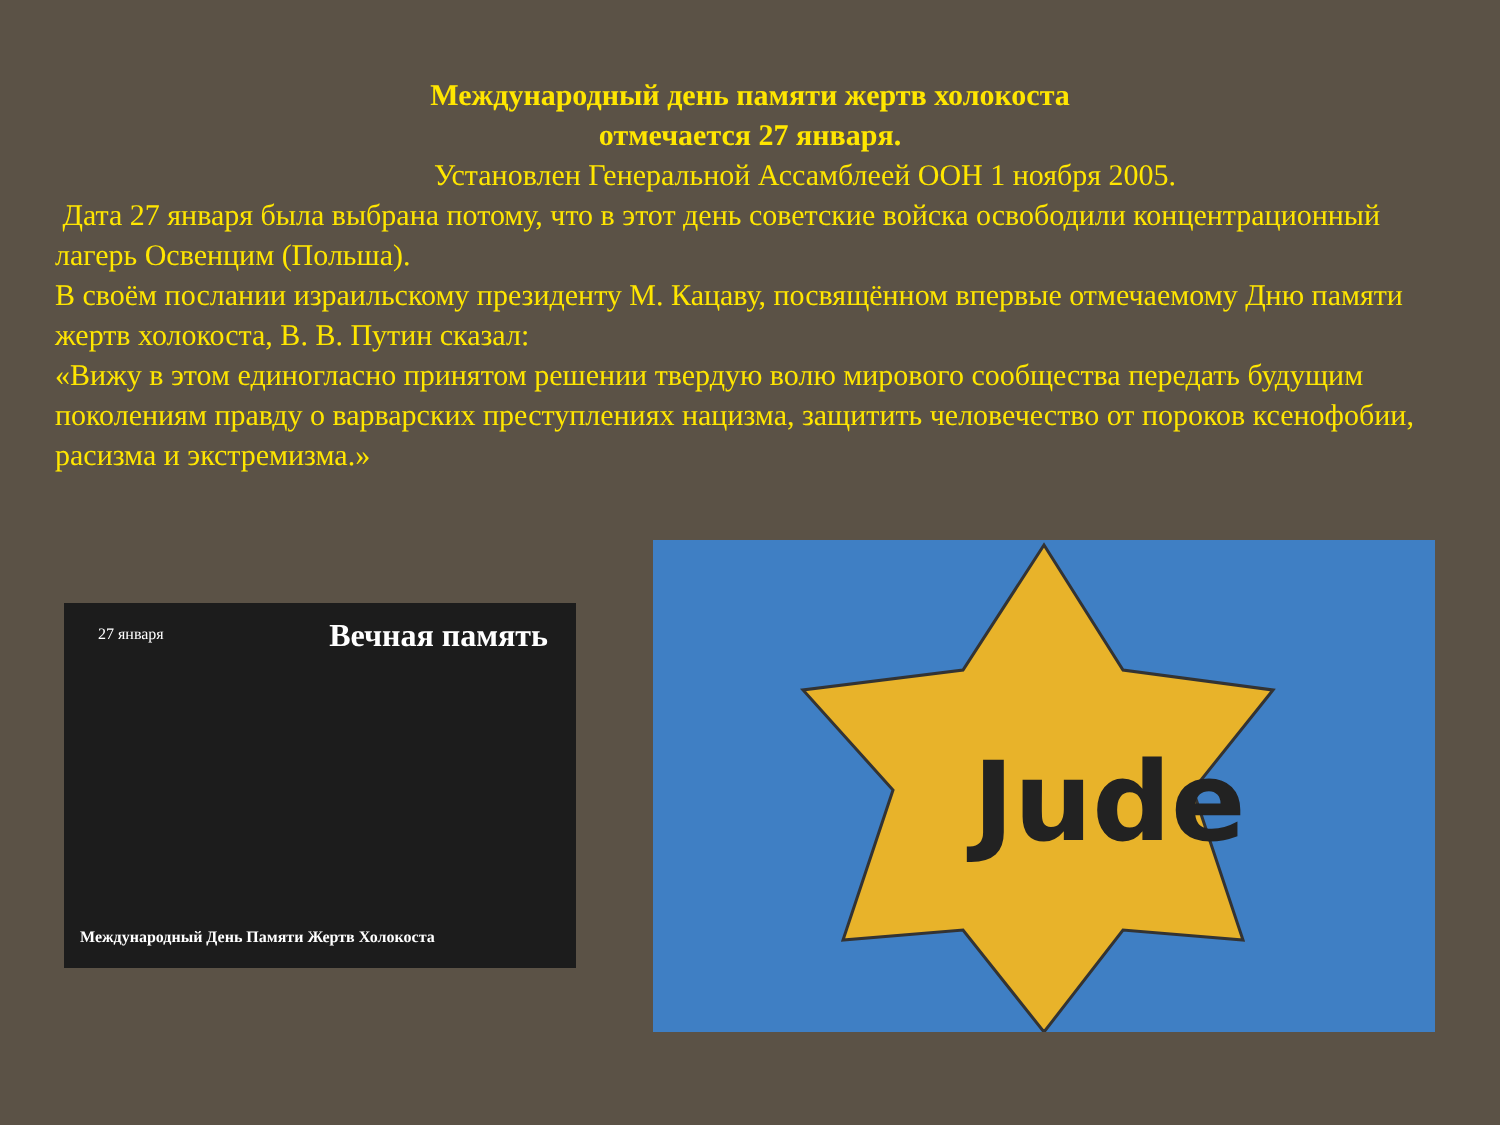Международный день памяти жертв холокоста
отмечается 27 января.
Установлен Генеральной Ассамблеей ООН 1 ноября 2005.
Дата 27 января была выбрана потому, что в этот день советские войска освободили концентрационный лагерь Освенцим (Польша).
В своём послании израильскому президенту М. Кацаву, посвящённом впервые отмечаемому Дню памяти жертв холокоста, В. В. Путин сказал:
«Вижу в этом единогласно принятом решении твердую волю мирового сообщества передать будущим поколениям правду о варварских преступлениях нацизма, защитить человечество от пороков ксенофобии, расизма и экстремизма.»
27 января Вечная память
Международный День Памяти Жертв Холокоста
Jude